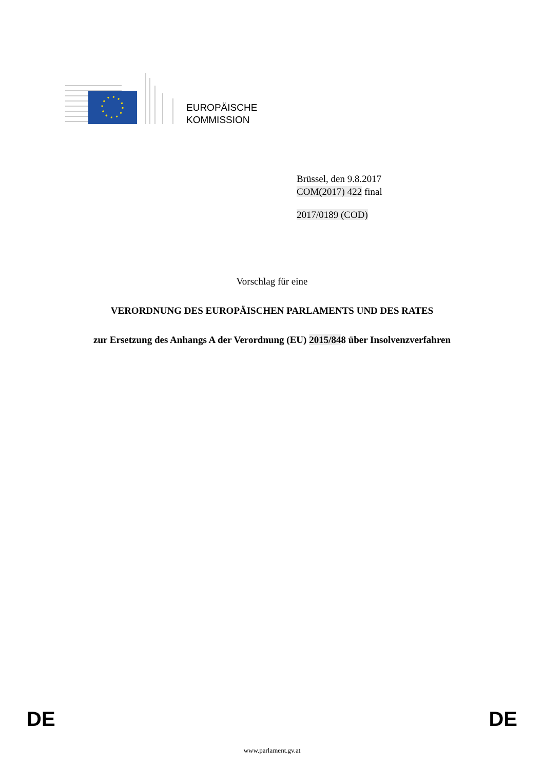EUROPÄISCHE
KOMMISSION
Brüssel, den 9.8.2017
COM(2017) 422 final
2017/0189 (COD)
Vorschlag für eine
VERORDNUNG DES EUROPÄISCHEN PARLAMENTS UND DES RATES
zur Ersetzung des Anhangs A der Verordnung (EU) 2015/848 über Insolvenzverfahren
DE DE
www.parlament.gv.at